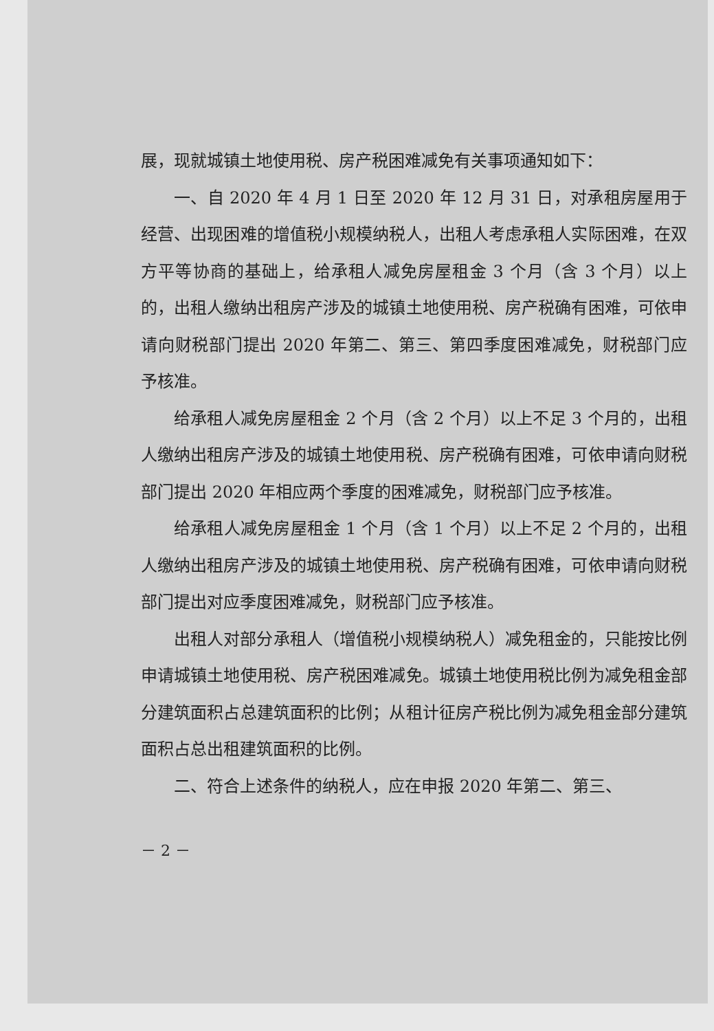展，现就城镇土地使用税、房产税困难减免有关事项通知如下：
一、自 2020 年 4 月 1 日至 2020 年 12 月 31 日，对承租房屋用于经营、出现困难的增值税小规模纳税人，出租人考虑承租人实际困难，在双方平等协商的基础上，给承租人减免房屋租金 3 个月（含 3 个月）以上的，出租人缴纳出租房产涉及的城镇土地使用税、房产税确有困难，可依申请向财税部门提出 2020 年第二、第三、第四季度困难减免，财税部门应予核准。
给承租人减免房屋租金 2 个月（含 2 个月）以上不足 3 个月的，出租人缴纳出租房产涉及的城镇土地使用税、房产税确有困难，可依申请向财税部门提出 2020 年相应两个季度的困难减免，财税部门应予核准。
给承租人减免房屋租金 1 个月（含 1 个月）以上不足 2 个月的，出租人缴纳出租房产涉及的城镇土地使用税、房产税确有困难，可依申请向财税部门提出对应季度困难减免，财税部门应予核准。
出租人对部分承租人（增值税小规模纳税人）减免租金的，只能按比例申请城镇土地使用税、房产税困难减免。城镇土地使用税比例为减免租金部分建筑面积占总建筑面积的比例；从租计征房产税比例为减免租金部分建筑面积占总出租建筑面积的比例。
二、符合上述条件的纳税人，应在申报 2020 年第二、第三、
－ 2 －